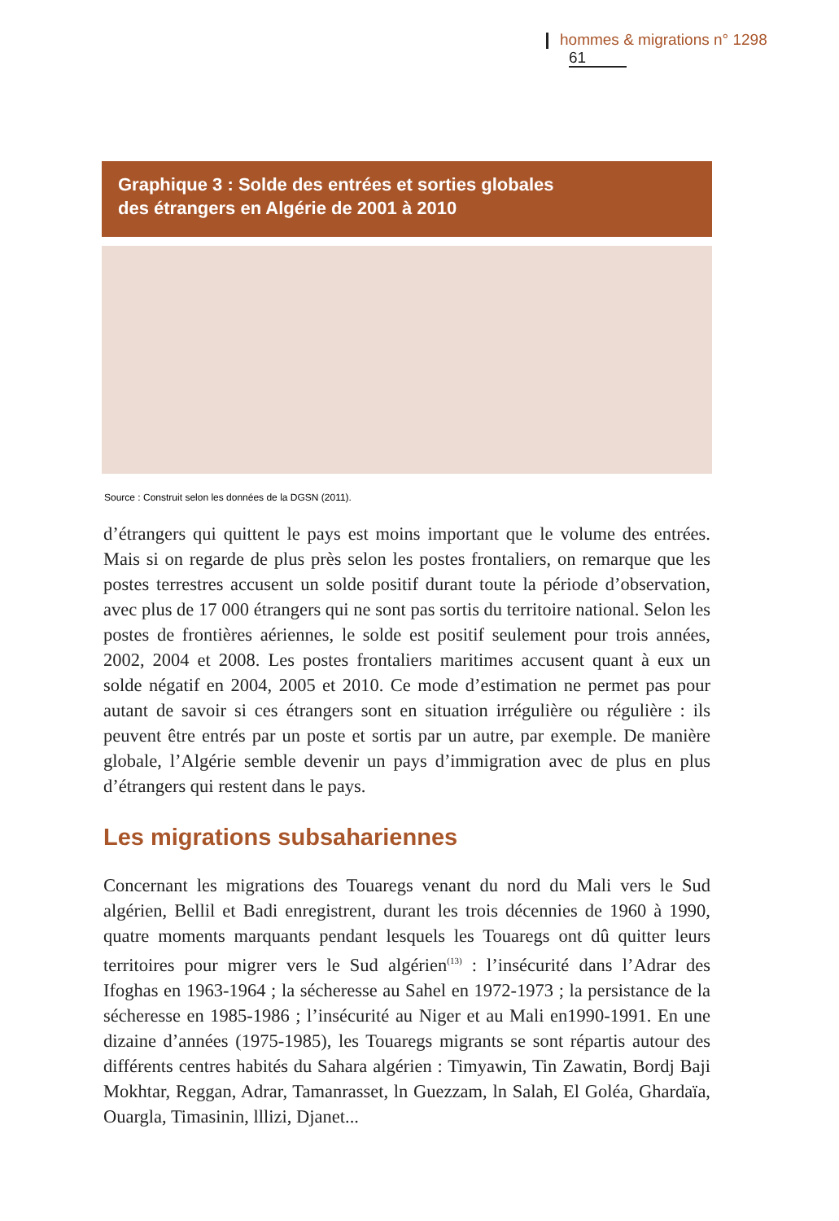hommes & migrations n° 1298 61
Graphique 3 : Solde des entrées et sorties globales
des étrangers en Algérie de 2001 à 2010
Source : Construit selon les données de la DGSN (2011).
d’étrangers qui quittent le pays est moins important que le volume des entrées. Mais si on regarde de plus près selon les postes frontaliers, on remarque que les postes terrestres accusent un solde positif durant toute la période d’observation, avec plus de 17 000 étrangers qui ne sont pas sortis du territoire national. Selon les postes de frontières aériennes, le solde est positif seulement pour trois années, 2002, 2004 et 2008. Les postes frontaliers maritimes accusent quant à eux un solde négatif en 2004, 2005 et 2010. Ce mode d’estimation ne permet pas pour autant de savoir si ces étrangers sont en situation irrégulière ou régulière : ils peuvent être entrés par un poste et sortis par un autre, par exemple. De manière globale, l’Algérie semble devenir un pays d’immigration avec de plus en plus d’étrangers qui restent dans le pays.
Les migrations subsahariennes
Concernant les migrations des Touaregs venant du nord du Mali vers le Sud algérien, Bellil et Badi enregistrent, durant les trois décennies de 1960 à 1990, quatre moments marquants pendant lesquels les Touaregs ont dû quitter leurs territoires pour migrer vers le Sud algérien<sup>(13)</sup> : l’insécurité dans l’Adrar des Ifoghas en 1963-1964 ; la sécheresse au Sahel en 1972-1973 ; la persistance de la sécheresse en 1985-1986 ; l’insécurité au Niger et au Mali en1990-1991. En une dizaine d’années (1975-1985), les Touaregs migrants se sont répartis autour des différents centres habités du Sahara algérien : Timyawin, Tin Zawatin, Bordj Baji Mokhtar, Reggan, Adrar, Tamanrasset, ln Guezzam, ln Salah, El Goléa, Ghardaïa, Ouargla, Timasinin, lllizi, Djanet...